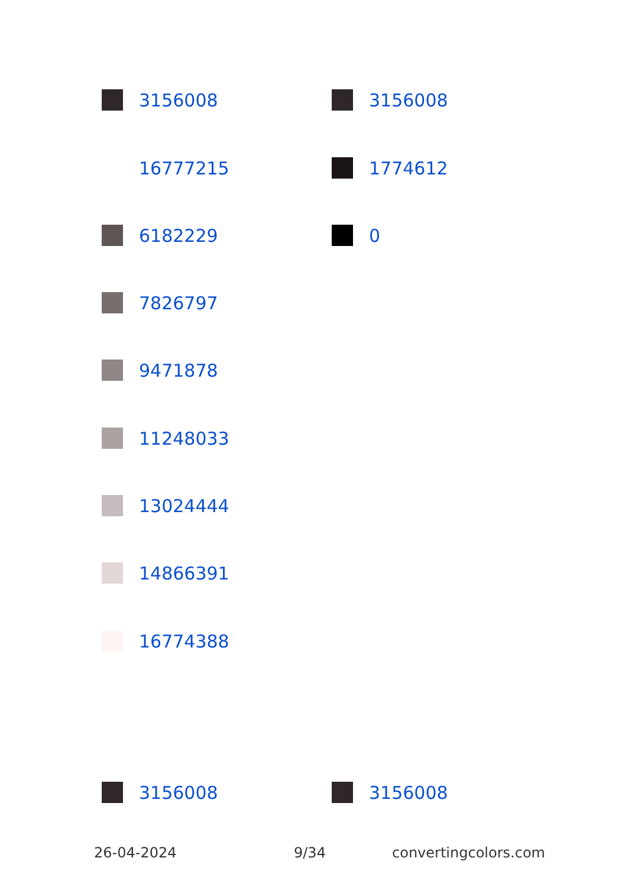3156008 3156008
16777215 1774612
6182229 0
7826797
9471878
11248033
13024444
14866391
16774388
3156008 3156008
26-04-2024 9/34 convertingcolors.com